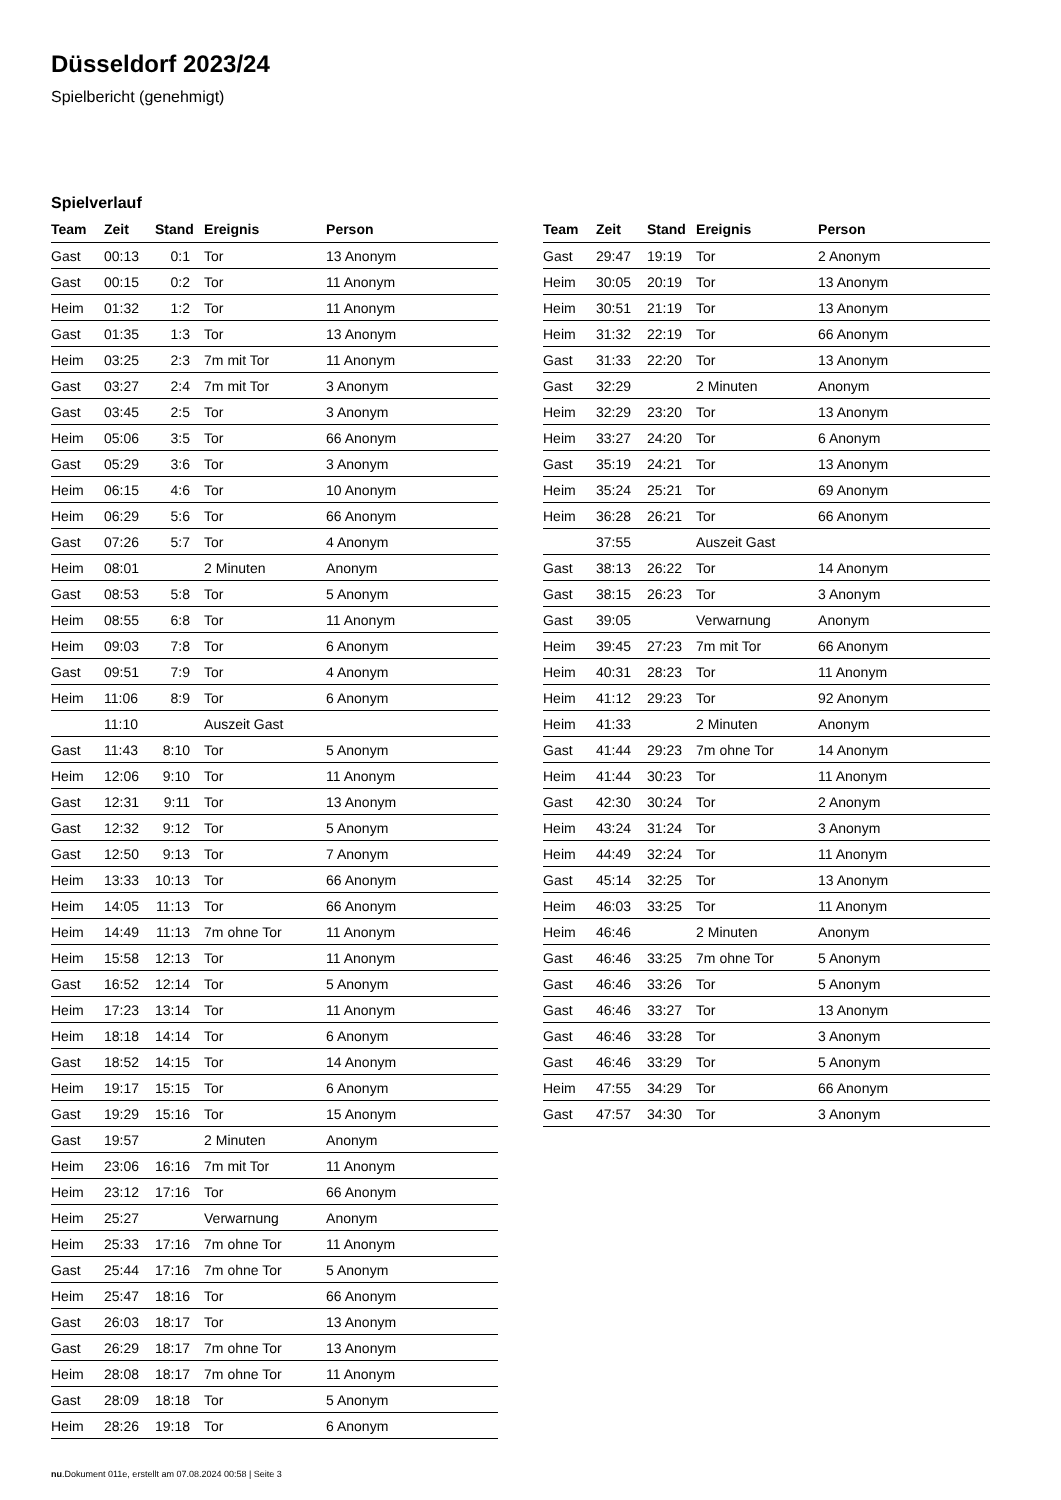Düsseldorf 2023/24
Spielbericht (genehmigt)
Spielverlauf
| Team | Zeit | Stand | Ereignis | Person |
| --- | --- | --- | --- | --- |
| Gast | 00:13 | 0:1 | Tor | 13 Anonym |
| Gast | 00:15 | 0:2 | Tor | 11 Anonym |
| Heim | 01:32 | 1:2 | Tor | 11 Anonym |
| Gast | 01:35 | 1:3 | Tor | 13 Anonym |
| Heim | 03:25 | 2:3 | 7m mit Tor | 11 Anonym |
| Gast | 03:27 | 2:4 | 7m mit Tor | 3 Anonym |
| Gast | 03:45 | 2:5 | Tor | 3 Anonym |
| Heim | 05:06 | 3:5 | Tor | 66 Anonym |
| Gast | 05:29 | 3:6 | Tor | 3 Anonym |
| Heim | 06:15 | 4:6 | Tor | 10 Anonym |
| Heim | 06:29 | 5:6 | Tor | 66 Anonym |
| Gast | 07:26 | 5:7 | Tor | 4 Anonym |
| Heim | 08:01 | | 2 Minuten | Anonym |
| Gast | 08:53 | 5:8 | Tor | 5 Anonym |
| Heim | 08:55 | 6:8 | Tor | 11 Anonym |
| Heim | 09:03 | 7:8 | Tor | 6 Anonym |
| Gast | 09:51 | 7:9 | Tor | 4 Anonym |
| Heim | 11:06 | 8:9 | Tor | 6 Anonym |
| | 11:10 | | Auszeit Gast | |
| Gast | 11:43 | 8:10 | Tor | 5 Anonym |
| Heim | 12:06 | 9:10 | Tor | 11 Anonym |
| Gast | 12:31 | 9:11 | Tor | 13 Anonym |
| Gast | 12:32 | 9:12 | Tor | 5 Anonym |
| Gast | 12:50 | 9:13 | Tor | 7 Anonym |
| Heim | 13:33 | 10:13 | Tor | 66 Anonym |
| Heim | 14:05 | 11:13 | Tor | 66 Anonym |
| Heim | 14:49 | 11:13 | 7m ohne Tor | 11 Anonym |
| Heim | 15:58 | 12:13 | Tor | 11 Anonym |
| Gast | 16:52 | 12:14 | Tor | 5 Anonym |
| Heim | 17:23 | 13:14 | Tor | 11 Anonym |
| Heim | 18:18 | 14:14 | Tor | 6 Anonym |
| Gast | 18:52 | 14:15 | Tor | 14 Anonym |
| Heim | 19:17 | 15:15 | Tor | 6 Anonym |
| Gast | 19:29 | 15:16 | Tor | 15 Anonym |
| Gast | 19:57 | | 2 Minuten | Anonym |
| Heim | 23:06 | 16:16 | 7m mit Tor | 11 Anonym |
| Heim | 23:12 | 17:16 | Tor | 66 Anonym |
| Heim | 25:27 | | Verwarnung | Anonym |
| Heim | 25:33 | 17:16 | 7m ohne Tor | 11 Anonym |
| Gast | 25:44 | 17:16 | 7m ohne Tor | 5 Anonym |
| Heim | 25:47 | 18:16 | Tor | 66 Anonym |
| Gast | 26:03 | 18:17 | Tor | 13 Anonym |
| Gast | 26:29 | 18:17 | 7m ohne Tor | 13 Anonym |
| Heim | 28:08 | 18:17 | 7m ohne Tor | 11 Anonym |
| Gast | 28:09 | 18:18 | Tor | 5 Anonym |
| Heim | 28:26 | 19:18 | Tor | 6 Anonym |
| Team | Zeit | Stand | Ereignis | Person |
| --- | --- | --- | --- | --- |
| Gast | 29:47 | 19:19 | Tor | 2 Anonym |
| Heim | 30:05 | 20:19 | Tor | 13 Anonym |
| Heim | 30:51 | 21:19 | Tor | 13 Anonym |
| Heim | 31:32 | 22:19 | Tor | 66 Anonym |
| Gast | 31:33 | 22:20 | Tor | 13 Anonym |
| Gast | 32:29 | | 2 Minuten | Anonym |
| Heim | 32:29 | 23:20 | Tor | 13 Anonym |
| Heim | 33:27 | 24:20 | Tor | 6 Anonym |
| Gast | 35:19 | 24:21 | Tor | 13 Anonym |
| Heim | 35:24 | 25:21 | Tor | 69 Anonym |
| Heim | 36:28 | 26:21 | Tor | 66 Anonym |
| | 37:55 | | Auszeit Gast | |
| Gast | 38:13 | 26:22 | Tor | 14 Anonym |
| Gast | 38:15 | 26:23 | Tor | 3 Anonym |
| Gast | 39:05 | | Verwarnung | Anonym |
| Heim | 39:45 | 27:23 | 7m mit Tor | 66 Anonym |
| Heim | 40:31 | 28:23 | Tor | 11 Anonym |
| Heim | 41:12 | 29:23 | Tor | 92 Anonym |
| Heim | 41:33 | | 2 Minuten | Anonym |
| Gast | 41:44 | 29:23 | 7m ohne Tor | 14 Anonym |
| Heim | 41:44 | 30:23 | Tor | 11 Anonym |
| Gast | 42:30 | 30:24 | Tor | 2 Anonym |
| Heim | 43:24 | 31:24 | Tor | 3 Anonym |
| Heim | 44:49 | 32:24 | Tor | 11 Anonym |
| Gast | 45:14 | 32:25 | Tor | 13 Anonym |
| Heim | 46:03 | 33:25 | Tor | 11 Anonym |
| Heim | 46:46 | | 2 Minuten | Anonym |
| Gast | 46:46 | 33:25 | 7m ohne Tor | 5 Anonym |
| Gast | 46:46 | 33:26 | Tor | 5 Anonym |
| Gast | 46:46 | 33:27 | Tor | 13 Anonym |
| Gast | 46:46 | 33:28 | Tor | 3 Anonym |
| Gast | 46:46 | 33:29 | Tor | 5 Anonym |
| Heim | 47:55 | 34:29 | Tor | 66 Anonym |
| Gast | 47:57 | 34:30 | Tor | 3 Anonym |
nu.Dokument 011e, erstellt am 07.08.2024 00:58 | Seite 3